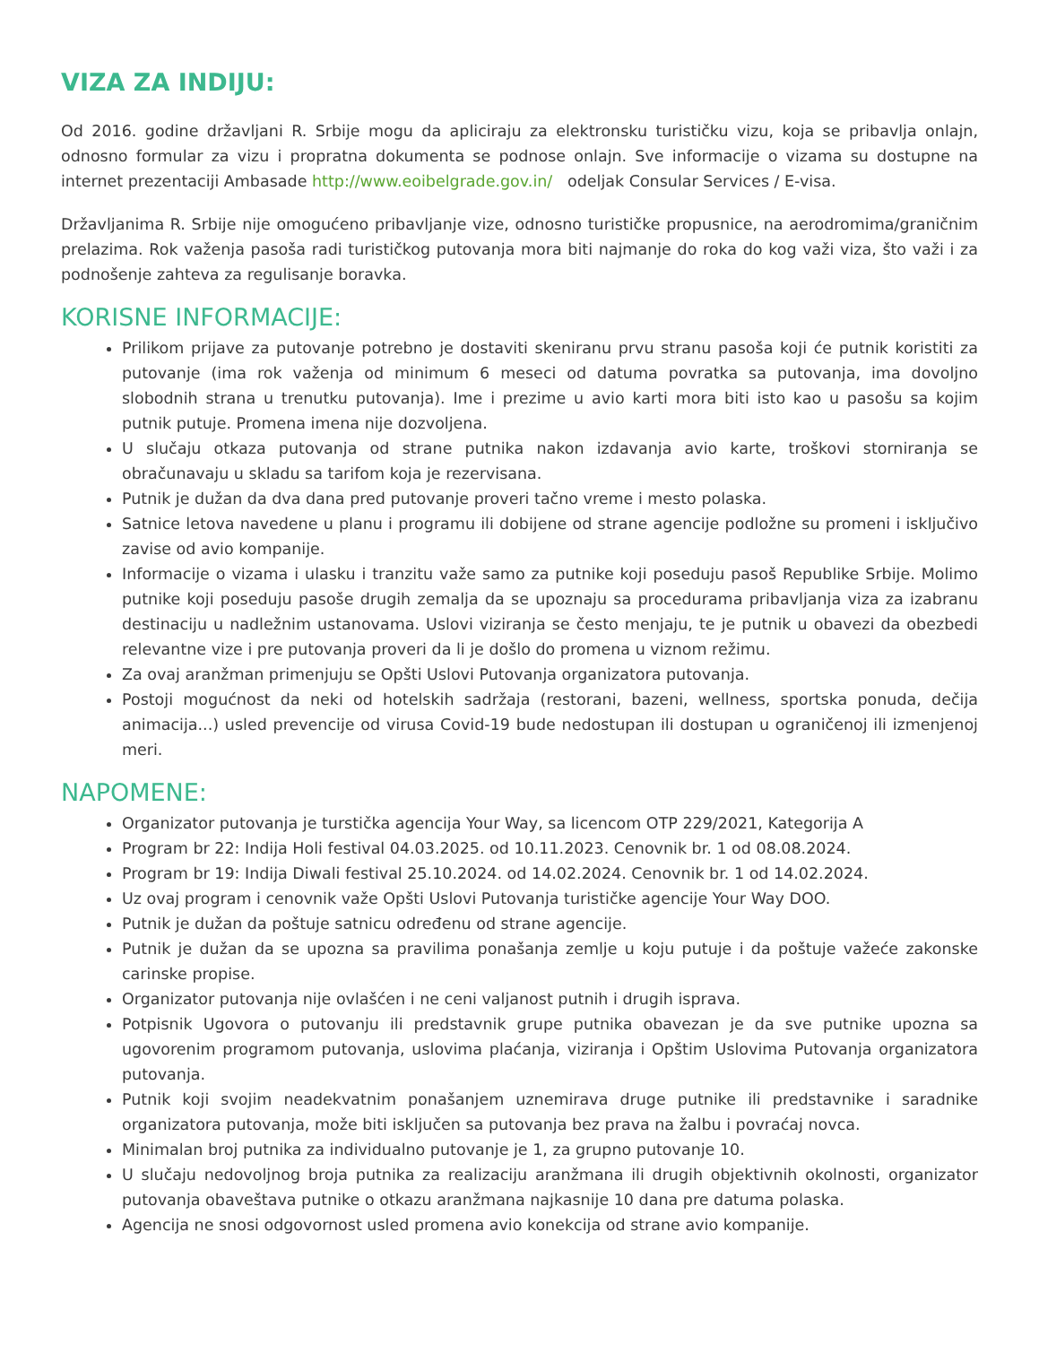VIZA ZA INDIJU:
Od 2016. godine državljani R. Srbije mogu da apliciraju za elektronsku turističku vizu, koja se pribavlja onlajn, odnosno formular za vizu i propratna dokumenta se podnose onlajn. Sve informacije o vizama su dostupne na internet prezentaciji Ambasade http://www.eoibelgrade.gov.in/ odeljak Consular Services / E-visa.
Državljanima R. Srbije nije omogućeno pribavljanje vize, odnosno turističke propusnice, na aerodromima/graničnim prelazima. Rok važenja pasoša radi turističkog putovanja mora biti najmanje do roka do kog važi viza, što važi i za podnošenje zahteva za regulisanje boravka.
KORISNE INFORMACIJE:
Prilikom prijave za putovanje potrebno je dostaviti skeniranu prvu stranu pasoša koji će putnik koristiti za putovanje (ima rok važenja od minimum 6 meseci od datuma povratka sa putovanja, ima dovoljno slobodnih strana u trenutku putovanja). Ime i prezime u avio karti mora biti isto kao u pasošu sa kojim putnik putuje. Promena imena nije dozvoljena.
U slučaju otkaza putovanja od strane putnika nakon izdavanja avio karte, troškovi storniranja se obračunavaju u skladu sa tarifom koja je rezervisana.
Putnik je dužan da dva dana pred putovanje proveri tačno vreme i mesto polaska.
Satnice letova navedene u planu i programu ili dobijene od strane agencije podložne su promeni i isključivo zavise od avio kompanije.
Informacije o vizama i ulasku i tranzitu važe samo za putnike koji poseduju pasoš Republike Srbije. Molimo putnike koji poseduju pasoše drugih zemalja da se upoznaju sa procedurama pribavljanja viza za izabranu destinaciju u nadležnim ustanovama. Uslovi viziranja se često menjaju, te je putnik u obavezi da obezbedi relevantne vize i pre putovanja proveri da li je došlo do promena u viznom režimu.
Za ovaj aranžman primenjuju se Opšti Uslovi Putovanja organizatora putovanja.
Postoji mogućnost da neki od hotelskih sadržaja (restorani, bazeni, wellness, sportska ponuda, dečija animacija...) usled prevencije od virusa Covid-19 bude nedostupan ili dostupan u ograničenoj ili izmenjenoj meri.
NAPOMENE:
Organizator putovanja je turstička agencija Your Way, sa licencom OTP 229/2021, Kategorija A
Program br 22: Indija Holi festival 04.03.2025. od 10.11.2023. Cenovnik br. 1 od 08.08.2024.
Program br 19: Indija Diwali festival 25.10.2024. od 14.02.2024. Cenovnik br. 1 od 14.02.2024.
Uz ovaj program i cenovnik važe Opšti Uslovi Putovanja turističke agencije Your Way DOO.
Putnik je dužan da poštuje satnicu određenu od strane agencije.
Putnik je dužan da se upozna sa pravilima ponašanja zemlje u koju putuje i da poštuje važeće zakonske carinske propise.
Organizator putovanja nije ovlašćen i ne ceni valjanost putnih i drugih isprava.
Potpisnik Ugovora o putovanju ili predstavnik grupe putnika obavezan je da sve putnike upozna sa ugovorenim programom putovanja, uslovima plaćanja, viziranja i Opštim Uslovima Putovanja organizatora putovanja.
Putnik koji svojim neadekvatnim ponašanjem uznemirava druge putnike ili predstavnike i saradnike organizatora putovanja, može biti isključen sa putovanja bez prava na žalbu i povraćaj novca.
Minimalan broj putnika za individualno putovanje je 1, za grupno putovanje 10.
U slučaju nedovoljnog broja putnika za realizaciju aranžmana ili drugih objektivnih okolnosti, organizator putovanja obaveštava putnike o otkazu aranžmana najkasnije 10 dana pre datuma polaska.
Agencija ne snosi odgovornost usled promena avio konekcija od strane avio kompanije.